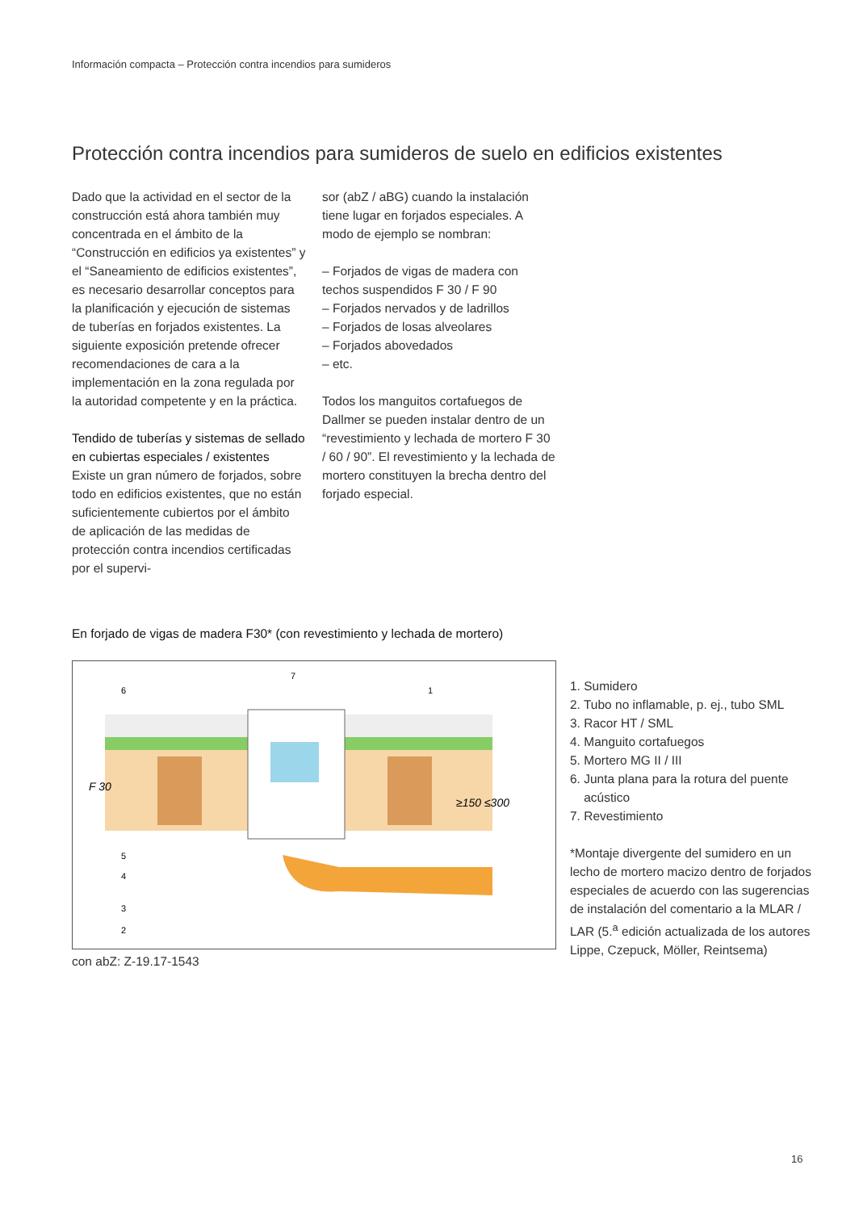Información compacta – Protección contra incendios para sumideros
Protección contra incendios para sumideros de suelo en edificios existentes
Dado que la actividad en el sector de la construcción está ahora también muy concentrada en el ámbito de la “Construcción en edificios ya existentes” y el “Saneamiento de edificios existentes”, es necesario desarrollar conceptos para la planificación y ejecución de sistemas de tuberías en forjados existentes. La siguiente exposición pretende ofrecer recomendaciones de cara a la implementación en la zona regulada por la autoridad competente y en la práctica.
Tendido de tuberías y sistemas de sellado en cubiertas especiales / existentes
Existe un gran número de forjados, sobre todo en edificios existentes, que no están suficientemente cubiertos por el ámbito de aplicación de las medidas de protección contra incendios certificadas por el supervi-
sor (abZ / aBG) cuando la instalación tiene lugar en forjados especiales. A modo de ejemplo se nombran:
– Forjados de vigas de madera con techos suspendidos F 30 / F 90
– Forjados nervados y de ladrillos
– Forjados de losas alveolares
– Forjados abovedados
– etc.
Todos los manguitos cortafuegos de Dallmer se pueden instalar dentro de un “revestimiento y lechada de mortero F 30 / 60 / 90”. El revestimiento y la lechada de mortero constituyen la brecha dentro del forjado especial.
En forjado de vigas de madera F30* (con revestimiento y lechada de mortero)
F 30
≥150 ≤300
6
7
1
5
4
3
2
1. Sumidero
2. Tubo no inflamable, p. ej., tubo SML
3. Racor HT / SML
4. Manguito cortafuegos
5. Mortero MG II / III
6. Junta plana para la rotura del puente
acústico
7. Revestimiento
*Montaje divergente del sumidero en un lecho de mortero macizo dentro de forjados especiales de acuerdo con las sugerencias de instalación del comentario a la MLAR / LAR (5.<sup>a</sup> edición actualizada de los autores Lippe, Czepuck, Möller, Reintsema)
con abZ: Z-19.17-1543
16